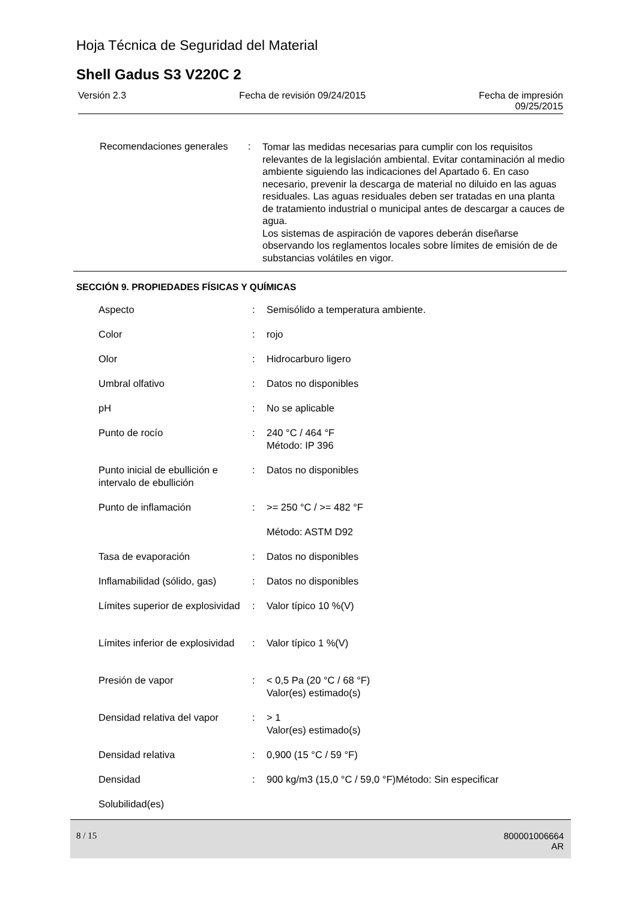Hoja Técnica de Seguridad del Material
Shell Gadus S3 V220C 2
Versión 2.3 Fecha de revisión 09/24/2015 Fecha de impresión
09/25/2015
Recomendaciones generales
:
Tomar las medidas necesarias para cumplir con los requisitos relevantes de la legislación ambiental. Evitar contaminación al medio ambiente siguiendo las indicaciones del Apartado 6. En caso necesario, prevenir la descarga de material no diluido en las aguas residuales. Las aguas residuales deben ser tratadas en una planta de tratamiento industrial o municipal antes de descargar a cauces de agua.
Los sistemas de aspiración de vapores deberán diseñarse observando los reglamentos locales sobre límites de emisión de de substancias volátiles en vigor.
SECCIÓN 9. PROPIEDADES FÍSICAS Y QUÍMICAS
| Aspecto | : | Semisólido a temperatura ambiente. |
| Color | : | rojo |
| Olor | : | Hidrocarburo ligero |
| Umbral olfativo | : | Datos no disponibles |
| pH | : | No se aplicable |
| Punto de rocío | : | 240 °C / 464 °F Método: IP 396 |
| Punto inicial de ebullición e intervalo de ebullición | : | Datos no disponibles |
| Punto de inflamación | : | >= 250 °C / >= 482 °F |
| | | Método: ASTM D92 |
| Tasa de evaporación | : | Datos no disponibles |
| Inflamabilidad (sólido, gas) | : | Datos no disponibles |
| Límites superior de explosividad | : | Valor típico 10 %(V) |
| Límites inferior de explosividad | : | Valor típico 1 %(V) |
| Presión de vapor | : | < 0,5 Pa (20 °C / 68 °F) Valor(es) estimado(s) |
| Densidad relativa del vapor | : | > 1 Valor(es) estimado(s) |
| Densidad relativa | : | 0,900 (15 °C / 59 °F) |
| Densidad | : | 900 kg/m3 (15,0 °C / 59,0 °F)Método: Sin especificar |
| Solubilidad(es) | | |
8 / 15
800001006664
AR